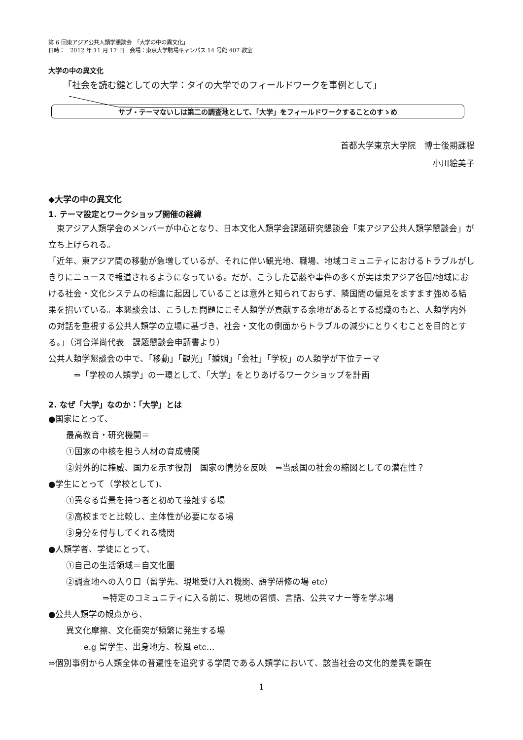第 6 回東アジア公共人類学懇談会　「大学の中の異文化」
日時：　2012 年 11 月 17 日　会場：東京大学駒場キャンパス 14 号館 407 教室
大学の中の異文化
「社会を読む鍵としての大学：タイの大学でのフィールドワークを事例として」
サブ・テーマないしは第二の調査地として、「大学」をフィールドワークすることのすゝめ
首都大学東京大学院　博士後期課程
小川絵美子
◆大学の中の異文化
1. テーマ設定とワークショップ開催の経緯
　東アジア人類学会のメンバーが中心となり、日本文化人類学会課題研究懇談会「東アジア公共人類学懇談会」が立ち上げられる。
「近年、東アジア間の移動が急増しているが、それに伴い観光地、職場、地域コミュニティにおけるトラブルがしきりにニュースで報道されるようになっている。だが、こうした葛藤や事件の多くが実は東アジア各国/地域における社会・文化システムの相違に起因していることは意外と知られておらず、隣国間の偏見をますます強める結果を招いている。本懇談会は、こうした問題にこそ人類学が貢献する余地があるとする認識のもと、人類学内外の対話を重視する公共人類学の立場に基づき、社会・文化の側面からトラブルの減少にとりくむことを目的とする。」（河合洋尚代表　課題懇談会申請書より）
公共人類学懇談会の中で、「移動」「観光」「婚姻」「会社」「学校」の人類学が下位テーマ
⇒「学校の人類学」の一環として、「大学」をとりあげるワークショップを計画
2. なぜ「大学」なのか：「大学」とは
●国家にとって、
最高教育・研究機関＝
①国家の中核を担う人材の育成機関
②対外的に権威、国力を示す役割　国家の情勢を反映　⇒当該国の社会の縮図としての潜在性？
●学生にとって（学校として)、
①異なる背景を持つ者と初めて接触する場
②高校までと比較し、主体性が必要になる場
③身分を付与してくれる機関
●人類学者、学徒にとって、
①自己の生活領域＝自文化圏
②調査地への入り口（留学先、現地受け入れ機関、語学研修の場 etc）
⇒特定のコミュニティに入る前に、現地の習慣、言語、公共マナー等を学ぶ場
●公共人類学の観点から、
異文化摩擦、文化衝突が頻繁に発生する場
e.g 留学生、出身地方、校風 etc…
⇒個別事例から人類全体の普遍性を追究する学問である人類学において、該当社会の文化的差異を顕在
1